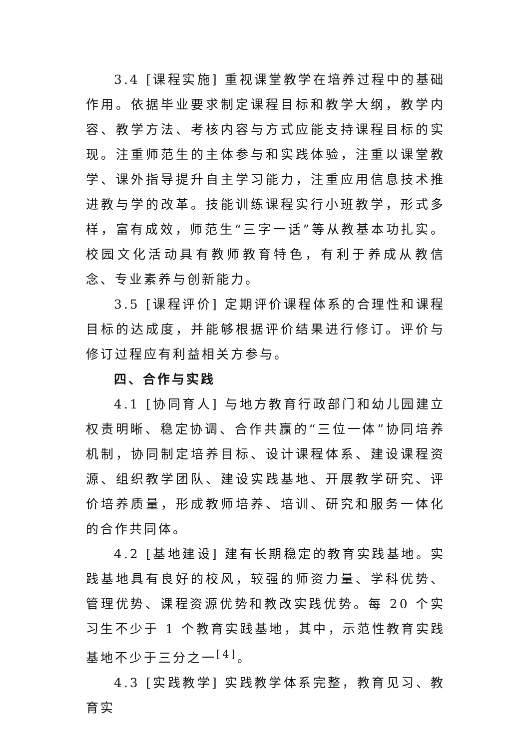3.4 [课程实施] 重视课堂教学在培养过程中的基础作用。依据毕业要求制定课程目标和教学大纲，教学内容、教学方法、考核内容与方式应能支持课程目标的实现。注重师范生的主体参与和实践体验，注重以课堂教学、课外指导提升自主学习能力，注重应用信息技术推进教与学的改革。技能训练课程实行小班教学，形式多样，富有成效，师范生“三字一话”等从教基本功扎实。校园文化活动具有教师教育特色，有利于养成从教信念、专业素养与创新能力。
3.5 [课程评价] 定期评价课程体系的合理性和课程目标的达成度，并能够根据评价结果进行修订。评价与修订过程应有利益相关方参与。
四、合作与实践
4.1 [协同育人] 与地方教育行政部门和幼儿园建立权责明晰、稳定协调、合作共赢的“三位一体”协同培养机制，协同制定培养目标、设计课程体系、建设课程资源、组织教学团队、建设实践基地、开展教学研究、评价培养质量，形成教师培养、培训、研究和服务一体化的合作共同体。
4.2 [基地建设] 建有长期稳定的教育实践基地。实践基地具有良好的校风，较强的师资力量、学科优势、管理优势、课程资源优势和教改实践优势。每 20 个实习生不少于 1 个教育实践基地，其中，示范性教育实践基地不少于三分之一<sup>[4]</sup>。
4.3 [实践教学] 实践教学体系完整，教育见习、教育实